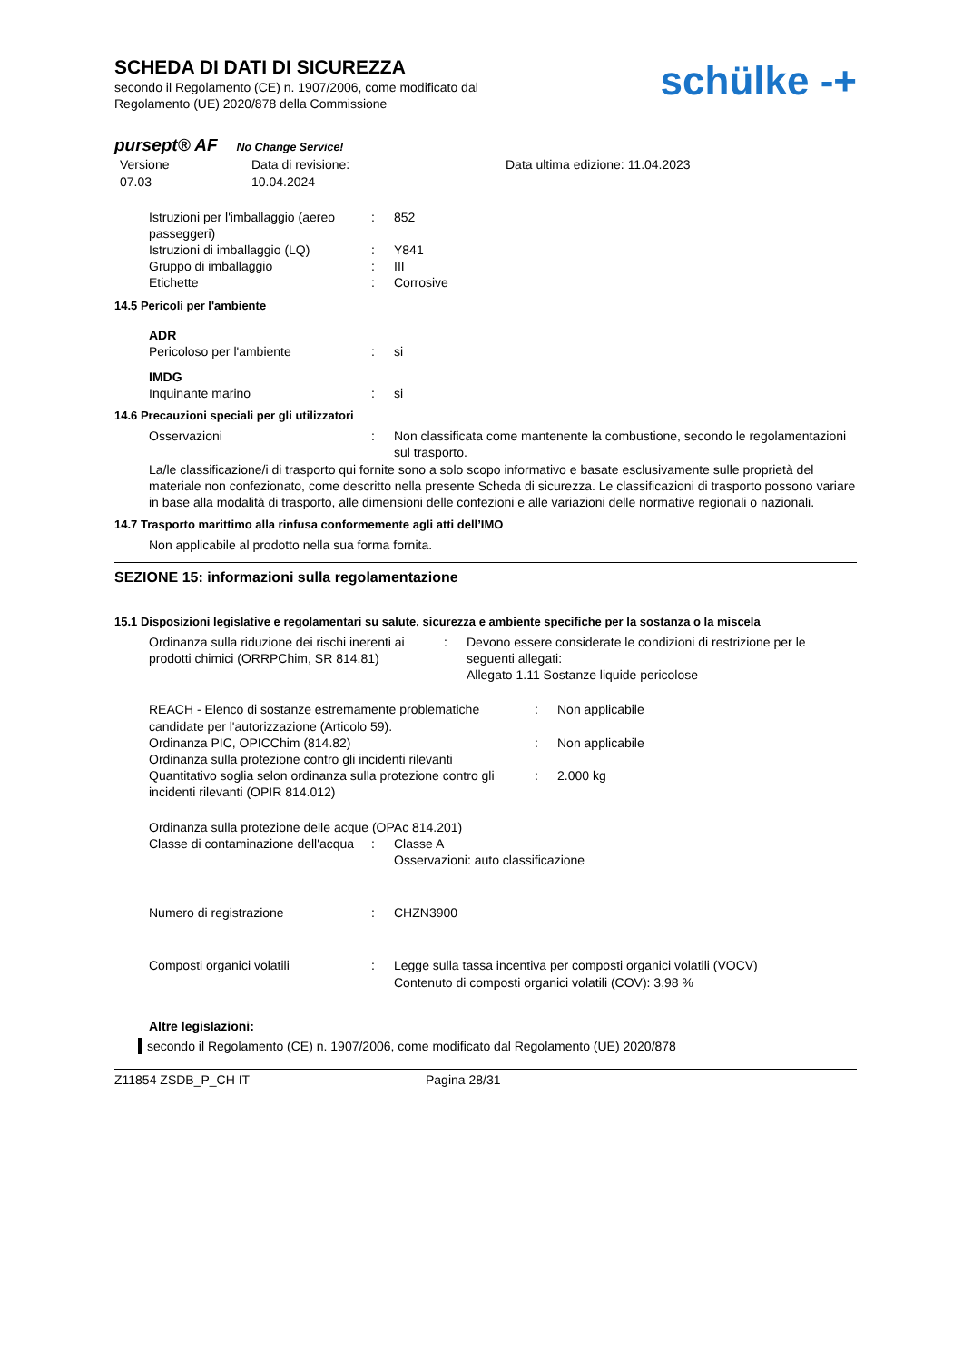SCHEDA DI DATI DI SICUREZZA
secondo il Regolamento (CE) n. 1907/2006, come modificato dal
Regolamento (UE) 2020/878 della Commissione
schülke -+
pursept® AF No Change Service!
Versione
07.03
Data di revisione:
10.04.2024
Data ultima edizione: 11.04.2023
Istruzioni per l'imballaggio (aereo passeggeri)
: 852
Istruzioni di imballaggio (LQ)
: Y841
Gruppo di imballaggio : III
Etichette : Corrosive
14.5 Pericoli per l'ambiente
ADR
Pericoloso per l'ambiente : si
IMDG
Inquinante marino : si
14.6 Precauzioni speciali per gli utilizzatori
Osservazioni : Non classificata come mantenente la combustione, secondo le regolamentazioni sul trasporto.
La/le classificazione/i di trasporto qui fornite sono a solo scopo informativo e basate esclusivamente sulle proprietà del materiale non confezionato, come descritto nella presente Scheda di sicurezza. Le classificazioni di trasporto possono variare in base alla modalità di trasporto, alle dimensioni delle confezioni e alle variazioni delle normative regionali o nazionali.
14.7 Trasporto marittimo alla rinfusa conformemente agli atti dell’IMO
Non applicabile al prodotto nella sua forma fornita.
SEZIONE 15: informazioni sulla regolamentazione
15.1 Disposizioni legislative e regolamentari su salute, sicurezza e ambiente specifiche per la sostanza o la miscela
Ordinanza sulla riduzione dei rischi inerenti ai prodotti chimici (ORRPChim, SR 814.81)
: Devono essere considerate le condizioni di restrizione per le seguenti allegati:
Allegato 1.11 Sostanze liquide pericolose
REACH - Elenco di sostanze estremamente problematiche candidate per l'autorizzazione (Articolo 59).
: Non applicabile
Ordinanza PIC, OPICChim (814.82) : Non applicabile
Ordinanza sulla protezione contro gli incidenti rilevanti
Quantitativo soglia selon ordinanza sulla protezione contro gli incidenti rilevanti (OPIR 814.012)
: 2.000 kg
Ordinanza sulla protezione delle acque (OPAc 814.201)
Classe di contaminazione dell'acqua
: Classe A
Osservazioni: auto classificazione
Numero di registrazione : CHZN3900
Composti organici volatili : Legge sulla tassa incentiva per composti organici volatili (VOCV)
Contenuto di composti organici volatili (COV): 3,98 %
Altre legislazioni:
secondo il Regolamento (CE) n. 1907/2006, come modificato dal Regolamento (UE) 2020/878
Z11854 ZSDB_P_CH IT Pagina 28/31